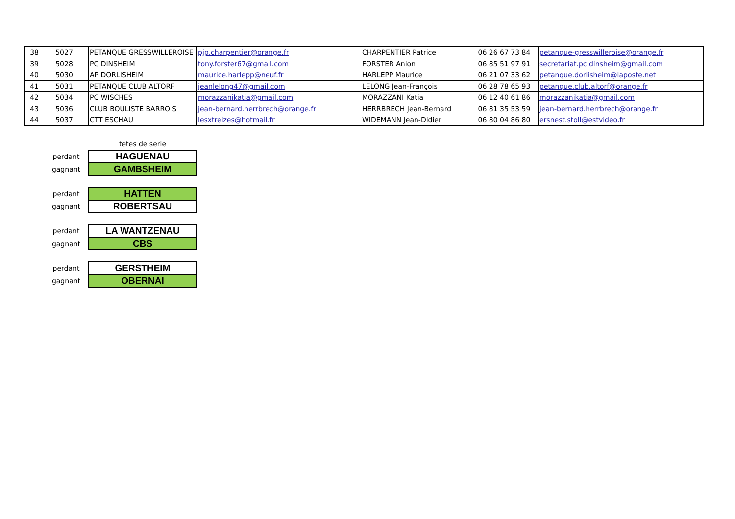| 38 | 5027 | PETANQUE GRESSWILLEROISE | pjp.charpentier@orange.fr | CHARPENTIER Patrice | 06 26 67 73 84 | petanque-gresswilleroise@orange.fr |
| 39 | 5028 | PC DINSHEIM | tony.forster67@gmail.com | FORSTER Anion | 06 85 51 97 91 | secretariat.pc.dinsheim@gmail.com |
| 40 | 5030 | AP DORLISHEIM | maurice.harlepp@neuf.fr | HARLEPP Maurice | 06 21 07 33 62 | petanque.dorlisheim@laposte.net |
| 41 | 5031 | PETANQUE CLUB ALTORF | jeanlelong47@gmail.com | LELONG Jean-François | 06 28 78 65 93 | petanque.club.altorf@orange.fr |
| 42 | 5034 | PC WISCHES | morazzanikatia@gmail.com | MORAZZANI Katia | 06 12 40 61 86 | morazzanikatia@gmail.com |
| 43 | 5036 | CLUB BOULISTE BARROIS | jean-bernard.herrbrech@orange.fr | HERRBRECH Jean-Bernard | 06 81 35 53 59 | jean-bernard.herrbrech@orange.fr |
| 44 | 5037 | CTT ESCHAU | lesxtreizes@hotmail.fr | WIDEMANN Jean-Didier | 06 80 04 86 80 | ersnest.stoll@estvideo.fr |
| | tetes de serie |
| perdant | HAGUENAU |
| gagnant | GAMBSHEIM |
| perdant | HATTEN |
| gagnant | ROBERTSAU |
| perdant | LA WANTZENAU |
| gagnant | CBS |
| perdant | GERSTHEIM |
| gagnant | OBERNAI |